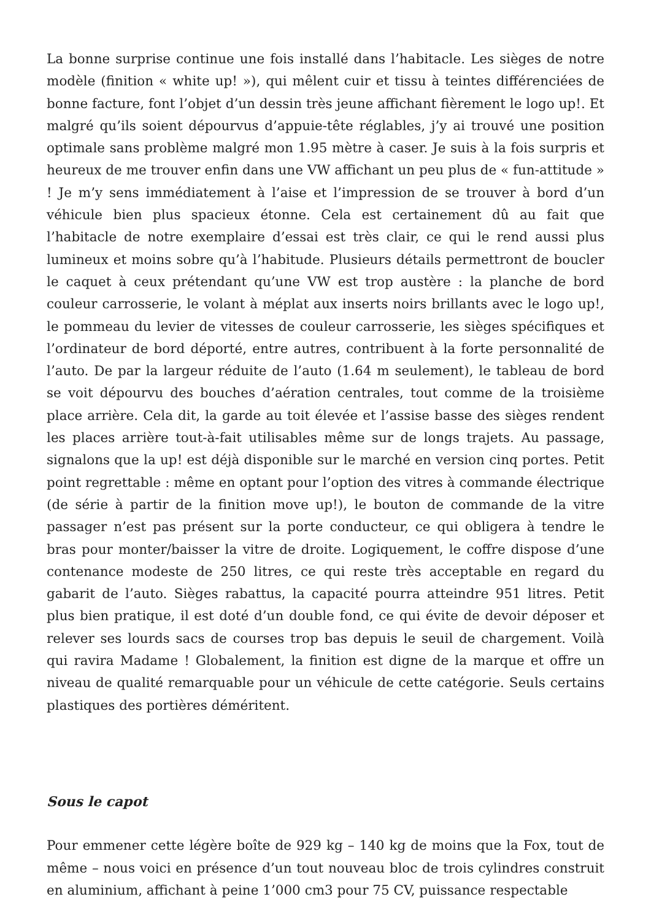La bonne surprise continue une fois installé dans l’habitacle. Les sièges de notre modèle (finition « white up! »), qui mêlent cuir et tissu à teintes différenciées de bonne facture, font l’objet d’un dessin très jeune affichant fièrement le logo up!. Et malgré qu’ils soient dépourvus d’appuie-tête réglables, j’y ai trouvé une position optimale sans problème malgré mon 1.95 mètre à caser. Je suis à la fois surpris et heureux de me trouver enfin dans une VW affichant un peu plus de « fun-attitude » ! Je m’y sens immédiatement à l’aise et l’impression de se trouver à bord d’un véhicule bien plus spacieux étonne. Cela est certainement dû au fait que l’habitacle de notre exemplaire d’essai est très clair, ce qui le rend aussi plus lumineux et moins sobre qu’à l’habitude. Plusieurs détails permettront de boucler le caquet à ceux prétendant qu’une VW est trop austère : la planche de bord couleur carrosserie, le volant à méplat aux inserts noirs brillants avec le logo up!, le pommeau du levier de vitesses de couleur carrosserie, les sièges spécifiques et l’ordinateur de bord déporté, entre autres, contribuent à la forte personnalité de l’auto. De par la largeur réduite de l’auto (1.64 m seulement), le tableau de bord se voit dépourvu des bouches d’aération centrales, tout comme de la troisième place arrière. Cela dit, la garde au toit élevée et l’assise basse des sièges rendent les places arrière tout-à-fait utilisables même sur de longs trajets. Au passage, signalons que la up! est déjà disponible sur le marché en version cinq portes. Petit point regrettable : même en optant pour l’option des vitres à commande électrique (de série à partir de la finition move up!), le bouton de commande de la vitre passager n’est pas présent sur la porte conducteur, ce qui obligera à tendre le bras pour monter/baisser la vitre de droite. Logiquement, le coffre dispose d’une contenance modeste de 250 litres, ce qui reste très acceptable en regard du gabarit de l’auto. Sièges rabattus, la capacité pourra atteindre 951 litres. Petit plus bien pratique, il est doté d’un double fond, ce qui évite de devoir déposer et relever ses lourds sacs de courses trop bas depuis le seuil de chargement. Voilà qui ravira Madame ! Globalement, la finition est digne de la marque et offre un niveau de qualité remarquable pour un véhicule de cette catégorie. Seuls certains plastiques des portières déméritent.
Sous le capot
Pour emmener cette légère boîte de 929 kg – 140 kg de moins que la Fox, tout de même – nous voici en présence d’un tout nouveau bloc de trois cylindres construit en aluminium, affichant à peine 1’000 cm3 pour 75 CV, puissance respectable